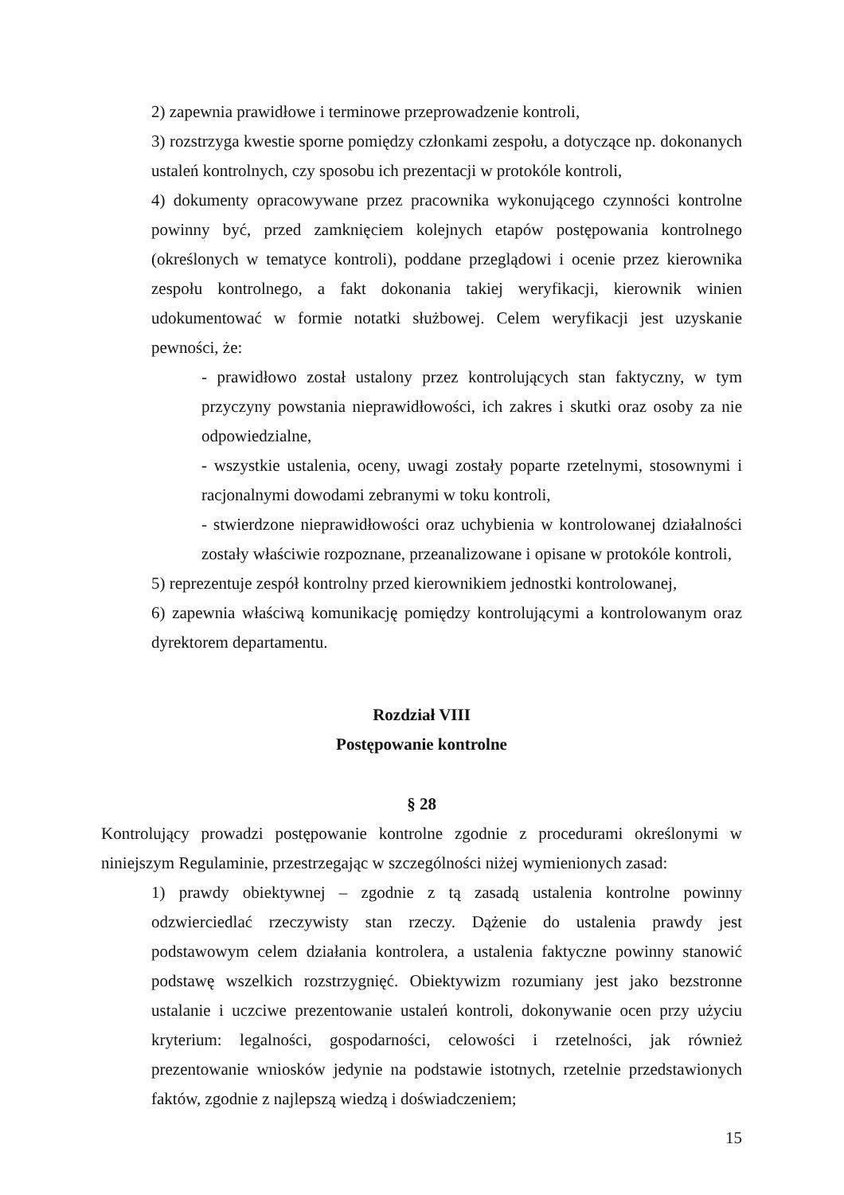2) zapewnia prawidłowe i terminowe przeprowadzenie kontroli,
3) rozstrzyga kwestie sporne pomiędzy członkami zespołu, a dotyczące np. dokonanych ustaleń kontrolnych, czy sposobu ich prezentacji w protokóle kontroli,
4) dokumenty opracowywane przez pracownika wykonującego czynności kontrolne powinny być, przed zamknięciem kolejnych etapów postępowania kontrolnego (określonych w tematyce kontroli), poddane przeglądowi i ocenie przez kierownika zespołu kontrolnego, a fakt dokonania takiej weryfikacji, kierownik winien udokumentować w formie notatki służbowej. Celem weryfikacji jest uzyskanie pewności, że:
- prawidłowo został ustalony przez kontrolujących stan faktyczny, w tym przyczyny powstania nieprawidłowości, ich zakres i skutki oraz osoby za nie odpowiedzialne,
- wszystkie ustalenia, oceny, uwagi zostały poparte rzetelnymi, stosownymi i racjonalnymi dowodami zebranymi w toku kontroli,
- stwierdzone nieprawidłowości oraz uchybienia w kontrolowanej działalności zostały właściwie rozpoznane, przeanalizowane i opisane w protokóle kontroli,
5) reprezentuje zespół kontrolny przed kierownikiem jednostki kontrolowanej,
6) zapewnia właściwą komunikację pomiędzy kontrolującymi a kontrolowanym oraz dyrektorem departamentu.
Rozdział VIII
Postępowanie kontrolne
§ 28
Kontrolujący prowadzi postępowanie kontrolne zgodnie z procedurami określonymi w niniejszym Regulaminie, przestrzegając w szczególności niżej wymienionych zasad:
1) prawdy obiektywnej – zgodnie z tą zasadą ustalenia kontrolne powinny odzwierciedlać rzeczywisty stan rzeczy. Dążenie do ustalenia prawdy jest podstawowym celem działania kontrolera, a ustalenia faktyczne powinny stanowić podstawę wszelkich rozstrzygnięć. Obiektywizm rozumiany jest jako bezstronne ustalanie i uczciwe prezentowanie ustaleń kontroli, dokonywanie ocen przy użyciu kryterium: legalności, gospodarności, celowości i rzetelności, jak również prezentowanie wniosków jedynie na podstawie istotnych, rzetelnie przedstawionych faktów, zgodnie z najlepszą wiedzą i doświadczeniem;
15